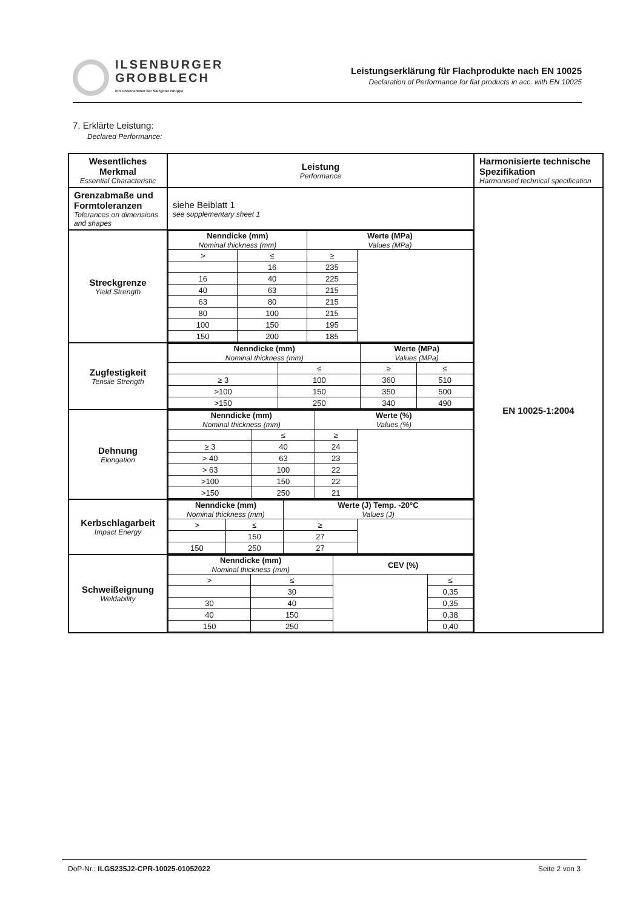ILSENBURGER
GROBBLECH
Ein Unternehmen der Salzgitter Gruppe
Leistungserklärung für Flachprodukte nach EN 10025
Declaration of Performance for flat products in acc. with EN 10025
7. Erklärte Leistung:
Declared Performance:
| Wesentliches Merkmal Essential Characteristic | Leistung Performance | Harmonisierte technische Spezifikation Harmonised technical specification |
| Grenzabmaße und Formtoleranzen Tolerances on dimensions and shapes | siehe Beiblatt 1 see supplementary sheet 1 | EN 10025-1:2004 |
| Streckgrenze Yield Strength | / Nenndicke (mm) Nominal thickness (mm) / / Werte (MPa) Values (MPa) / / / > / ≤ / ≥ / / / / 16 / 235 / / / 16 / 40 / 225 / / / 40 / 63 / 215 / / / 63 / 80 / 215 / / / 80 / 100 / 215 / / / 100 / 150 / 195 / / / 150 / 200 / 185 / / | |
| Zugfestigkeit Tensile Strength | / Nenndicke (mm) Nominal thickness (mm) / / Werte (MPa) Values (MPa) / / / / ≤ / ≥ / ≤ / / ≥ 3 / 100 / 360 / 510 / / >100 / 150 / 350 / 500 / / >150 / 250 / 340 / 490 / | |
| Dehnung Elongation | / Nenndicke (mm) Nominal thickness (mm) / / Werte (%) Values (%) / / / / ≤ / ≥ / / / ≥ 3 / 40 / 24 / / / > 40 / 63 / 23 / / / > 63 / 100 / 22 / / / >100 / 150 / 22 / / / >150 / 250 / 21 / / | |
| Kerbschlagarbeit Impact Energy | / Nenndicke (mm) Nominal thickness (mm) / / Werte (J) Temp. -20°C Values (J) / / / > / ≤ / ≥ / / / / 150 / 27 / / / 150 / 250 / 27 / / | |
| Schweißeignung Weldability | / Nenndicke (mm) Nominal thickness (mm) / / CEV (%) / / / > / ≤ / / ≤ / / / 30 / / 0,35 / / 30 / 40 / / 0,35 / / 40 / 150 / / 0,38 / / 150 / 250 / / 0,40 / | |
DoP-Nr.: ILGS235J2-CPR-10025-01052022 Seite 2 von 3